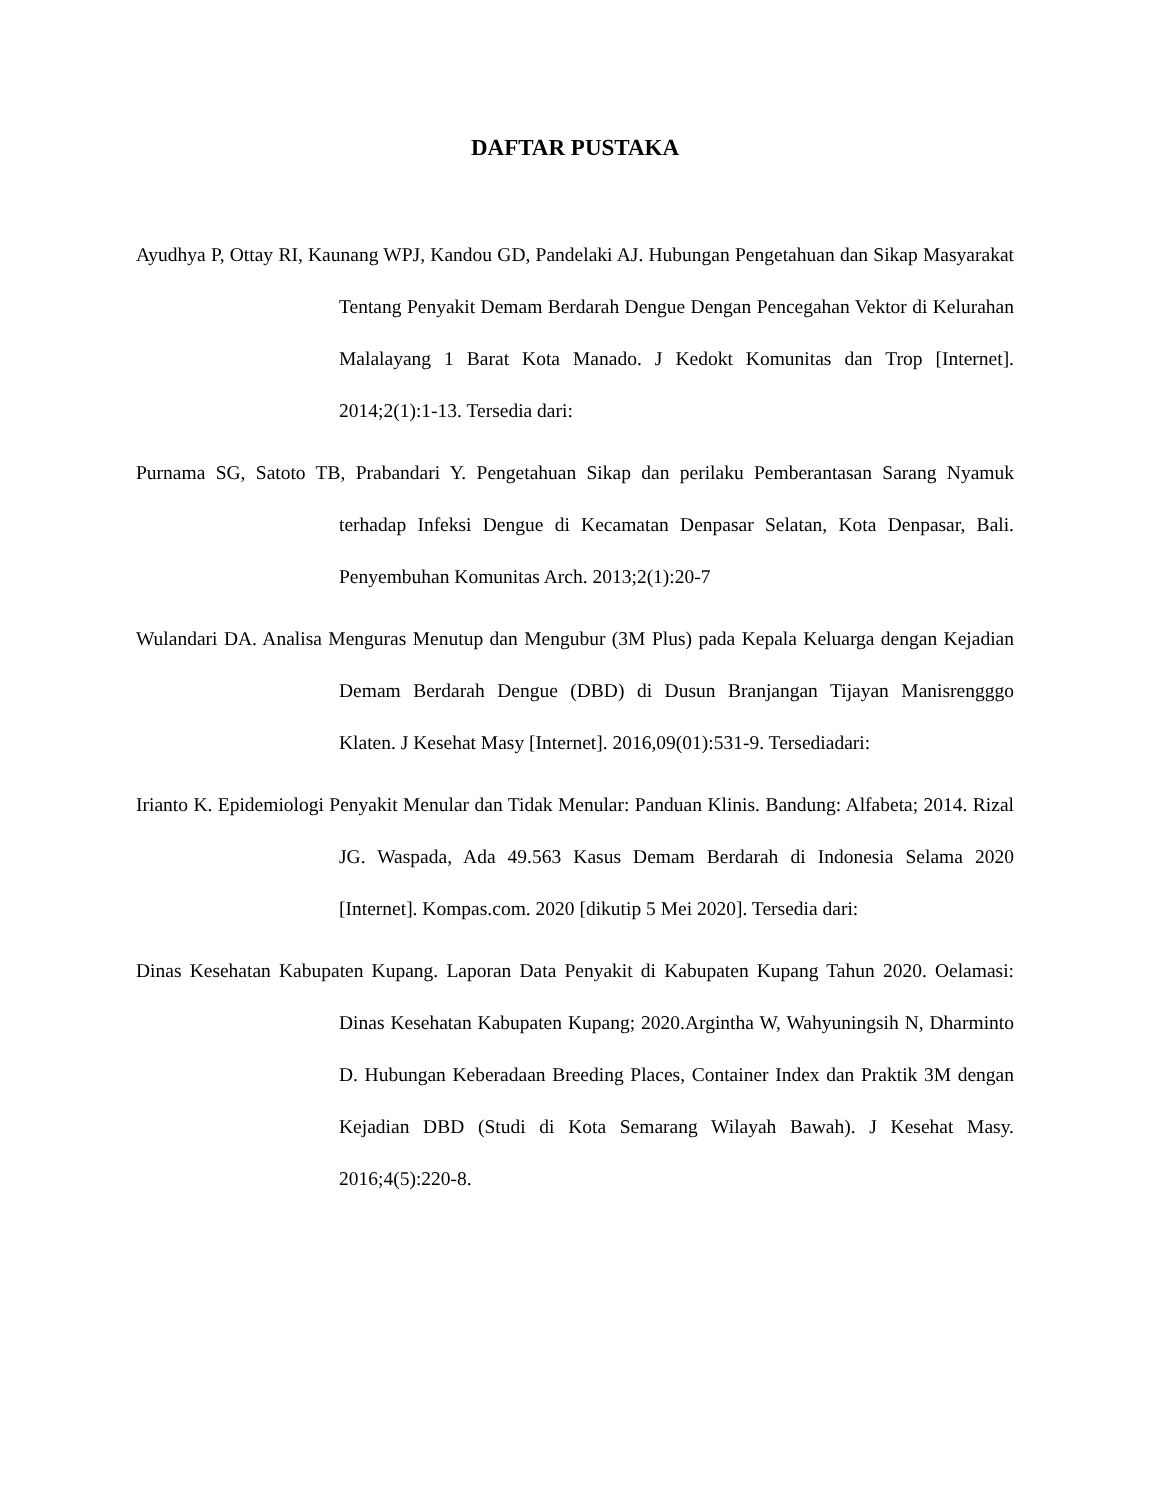DAFTAR PUSTAKA
Ayudhya P, Ottay RI, Kaunang WPJ, Kandou GD, Pandelaki AJ. Hubungan Pengetahuan dan Sikap Masyarakat Tentang Penyakit Demam Berdarah Dengue Dengan Pencegahan Vektor di Kelurahan Malalayang 1 Barat Kota Manado. J Kedokt Komunitas dan Trop [Internet]. 2014;2(1):1-13. Tersedia dari:
Purnama SG, Satoto TB, Prabandari Y. Pengetahuan Sikap dan perilaku Pemberantasan Sarang Nyamuk terhadap Infeksi Dengue di Kecamatan Denpasar Selatan, Kota Denpasar, Bali. Penyembuhan Komunitas Arch. 2013;2(1):20-7
Wulandari DA. Analisa Menguras Menutup dan Mengubur (3M Plus) pada Kepala Keluarga dengan Kejadian Demam Berdarah Dengue (DBD) di Dusun Branjangan Tijayan Manisrengggo Klaten. J Kesehat Masy [Internet]. 2016,09(01):531-9. Tersediadari:
Irianto K. Epidemiologi Penyakit Menular dan Tidak Menular: Panduan Klinis. Bandung: Alfabeta; 2014. Rizal JG. Waspada, Ada 49.563 Kasus Demam Berdarah di Indonesia Selama 2020 [Internet]. Kompas.com. 2020 [dikutip 5 Mei 2020]. Tersedia dari:
Dinas Kesehatan Kabupaten Kupang. Laporan Data Penyakit di Kabupaten Kupang Tahun 2020. Oelamasi: Dinas Kesehatan Kabupaten Kupang; 2020.Argintha W, Wahyuningsih N, Dharminto D. Hubungan Keberadaan Breeding Places, Container Index dan Praktik 3M dengan Kejadian DBD (Studi di Kota Semarang Wilayah Bawah). J Kesehat Masy. 2016;4(5):220-8.